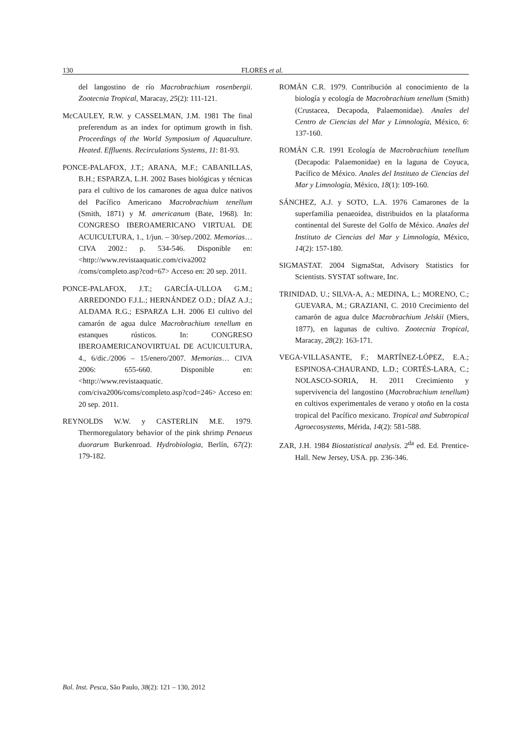130 FLORES et al.
del langostino de río Macrobrachium rosenbergii. Zootecnia Tropical, Maracay, 25(2): 111-121.
McCAULEY, R.W. y CASSELMAN, J.M. 1981 The final preferendum as an index for optimum growth in fish. Proceedings of the World Symposium of Aquaculture. Heated. Effluents. Recirculations Systems, 11: 81-93.
PONCE-PALAFOX, J.T.; ARANA, M.F.; CABANILLAS, B.H.; ESPARZA, L.H. 2002 Bases biológicas y técnicas para el cultivo de los camarones de agua dulce nativos del Pacífico Americano Macrobrachium tenellum (Smith, 1871) y M. americanum (Bate, 1968). In: CONGRESO IBEROAMERICANO VIRTUAL DE ACUICULTURA, 1., 1/jun. – 30/sep./2002. Memorias… CIVA 2002.: p. 534-546. Disponible en: <http://www.revistaaquatic.com/civa2002 /coms/completo.asp?cod=67> Acceso en: 20 sep. 2011.
PONCE-PALAFOX, J.T.; GARCÍA-ULLOA G.M.; ARREDONDO F.J.L.; HERNÁNDEZ O.D.; DÍAZ A.J.; ALDAMA R.G.; ESPARZA L.H. 2006 El cultivo del camarón de agua dulce Macrobrachium tenellum en estanques rústicos. In: CONGRESO IBEROAMERICANOVIRTUAL DE ACUICULTURA, 4., 6/dic./2006 – 15/enero/2007. Memorias… CIVA 2006: 655-660. Disponible en: <http://www.revistaaquatic. com/civa2006/coms/completo.asp?cod=246> Acceso en: 20 sep. 2011.
REYNOLDS W.W. y CASTERLIN M.E. 1979. Thermoregulatory behavior of the pink shrimp Penaeus duorarum Burkenroad. Hydrobiologia, Berlín, 67(2): 179-182.
ROMÁN C.R. 1979. Contribución al conocimiento de la biología y ecología de Macrobrachium tenellum (Smith) (Crustacea, Decapoda, Palaemonidae). Anales del Centro de Ciencias del Mar y Limnología, México, 6: 137-160.
ROMÁN C.R. 1991 Ecología de Macrobrachium tenellum (Decapoda: Palaemonidae) en la laguna de Coyuca, Pacífico de México. Anales del Instituto de Ciencias del Mar y Limnología, México, 18(1): 109-160.
SÁNCHEZ, A.J. y SOTO, L.A. 1976 Camarones de la superfamilia penaeoidea, distribuidos en la plataforma continental del Sureste del Golfo de México. Anales del Instituto de Ciencias del Mar y Limnología, México, 14(2): 157-180.
SIGMASTAT. 2004 SigmaStat, Advisory Statistics for Scientists. SYSTAT software, Inc.
TRINIDAD, U.; SILVA-A, A.; MEDINA, L.; MORENO, C.; GUEVARA, M.; GRAZIANI, C. 2010 Crecimiento del camarón de agua dulce Macrobrachium Jelskii (Miers, 1877), en lagunas de cultivo. Zootecnia Tropical, Maracay, 28(2): 163-171.
VEGA-VILLASANTE, F.; MARTÍNEZ-LÓPEZ, E.A.; ESPINOSA-CHAURAND, L.D.; CORTÉS-LARA, C.; NOLASCO-SORIA, H. 2011 Crecimiento y supervivencia del langostino (Macrobrachium tenellum) en cultivos experimentales de verano y otoño en la costa tropical del Pacífico mexicano. Tropical and Subtropical Agroecosystems, Mérida, 14(2): 581-588.
ZAR, J.H. 1984 Biostatistical analysis. 2<sup>da</sup> ed. Ed. Prentice-Hall. New Jersey, USA. pp. 236-346.
Bol. Inst. Pesca, São Paulo, 38(2): 121 – 130, 2012